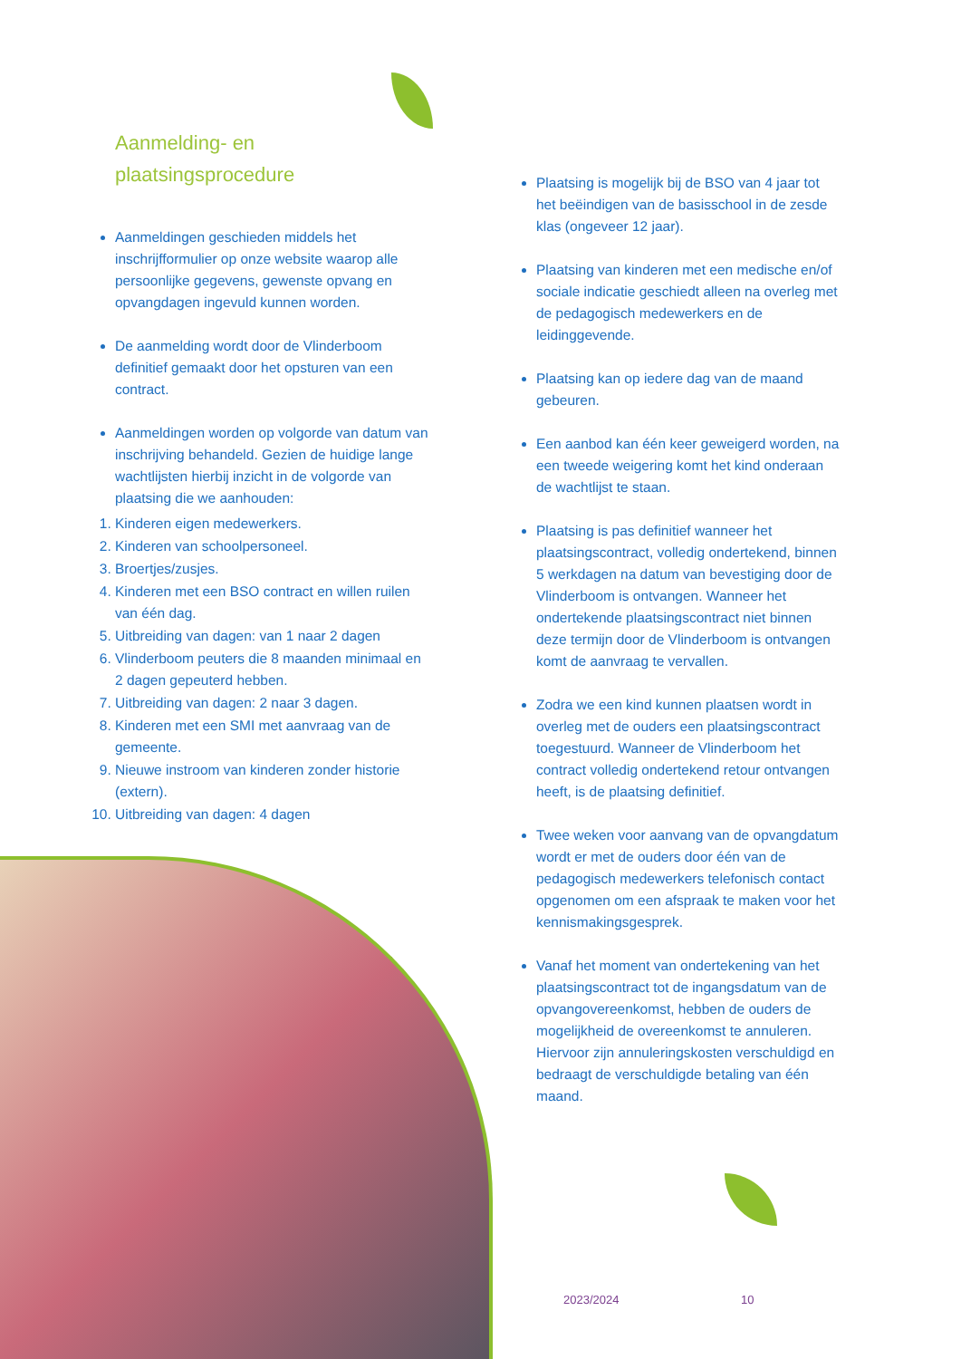Aanmelding- en
plaatsingsprocedure
Aanmeldingen geschieden middels het inschrijfformulier op onze website waarop alle persoonlijke gegevens, gewenste opvang en opvangdagen ingevuld kunnen worden.
De aanmelding wordt door de Vlinderboom definitief gemaakt door het opsturen van een contract.
Aanmeldingen worden op volgorde van datum van inschrijving behandeld. Gezien de huidige lange wachtlijsten hierbij inzicht in de volgorde van plaatsing die we aanhouden:
1. Kinderen eigen medewerkers.
2. Kinderen van schoolpersoneel.
3. Broertjes/zusjes.
4. Kinderen met een BSO contract en willen ruilen van één dag.
5. Uitbreiding van dagen: van 1 naar 2 dagen
6. Vlinderboom peuters die 8 maanden minimaal en 2 dagen gepeuterd hebben.
7. Uitbreiding van dagen: 2 naar 3 dagen.
8. Kinderen met een SMI met aanvraag van de gemeente.
9. Nieuwe instroom van kinderen zonder historie (extern).
10. Uitbreiding van dagen: 4 dagen
Plaatsing is mogelijk bij de BSO van 4 jaar tot het beëindigen van de basisschool in de zesde klas (ongeveer 12 jaar).
Plaatsing van kinderen met een medische en/of sociale indicatie geschiedt alleen na overleg met de pedagogisch medewerkers en de leidinggevende.
Plaatsing kan op iedere dag van de maand gebeuren.
Een aanbod kan één keer geweigerd worden, na een tweede weigering komt het kind onderaan de wachtlijst te staan.
Plaatsing is pas definitief wanneer het plaatsingscontract, volledig ondertekend, binnen 5 werkdagen na datum van bevestiging door de Vlinderboom is ontvangen. Wanneer het ondertekende plaatsingscontract niet binnen deze termijn door de Vlinderboom is ontvangen komt de aanvraag te vervallen.
Zodra we een kind kunnen plaatsen wordt in overleg met de ouders een plaatsingscontract toegestuurd. Wanneer de Vlinderboom het contract volledig ondertekend retour ontvangen heeft, is de plaatsing definitief.
Twee weken voor aanvang van de opvangdatum wordt er met de ouders door één van de pedagogisch medewerkers telefonisch contact opgenomen om een afspraak te maken voor het kennismakingsgesprek.
Vanaf het moment van ondertekening van het plaatsingscontract tot de ingangsdatum van de opvangovereenkomst, hebben de ouders de mogelijkheid de overeenkomst te annuleren. Hiervoor zijn annuleringskosten verschuldigd en bedraagt de verschuldigde betaling van één maand.
2023/2024 10